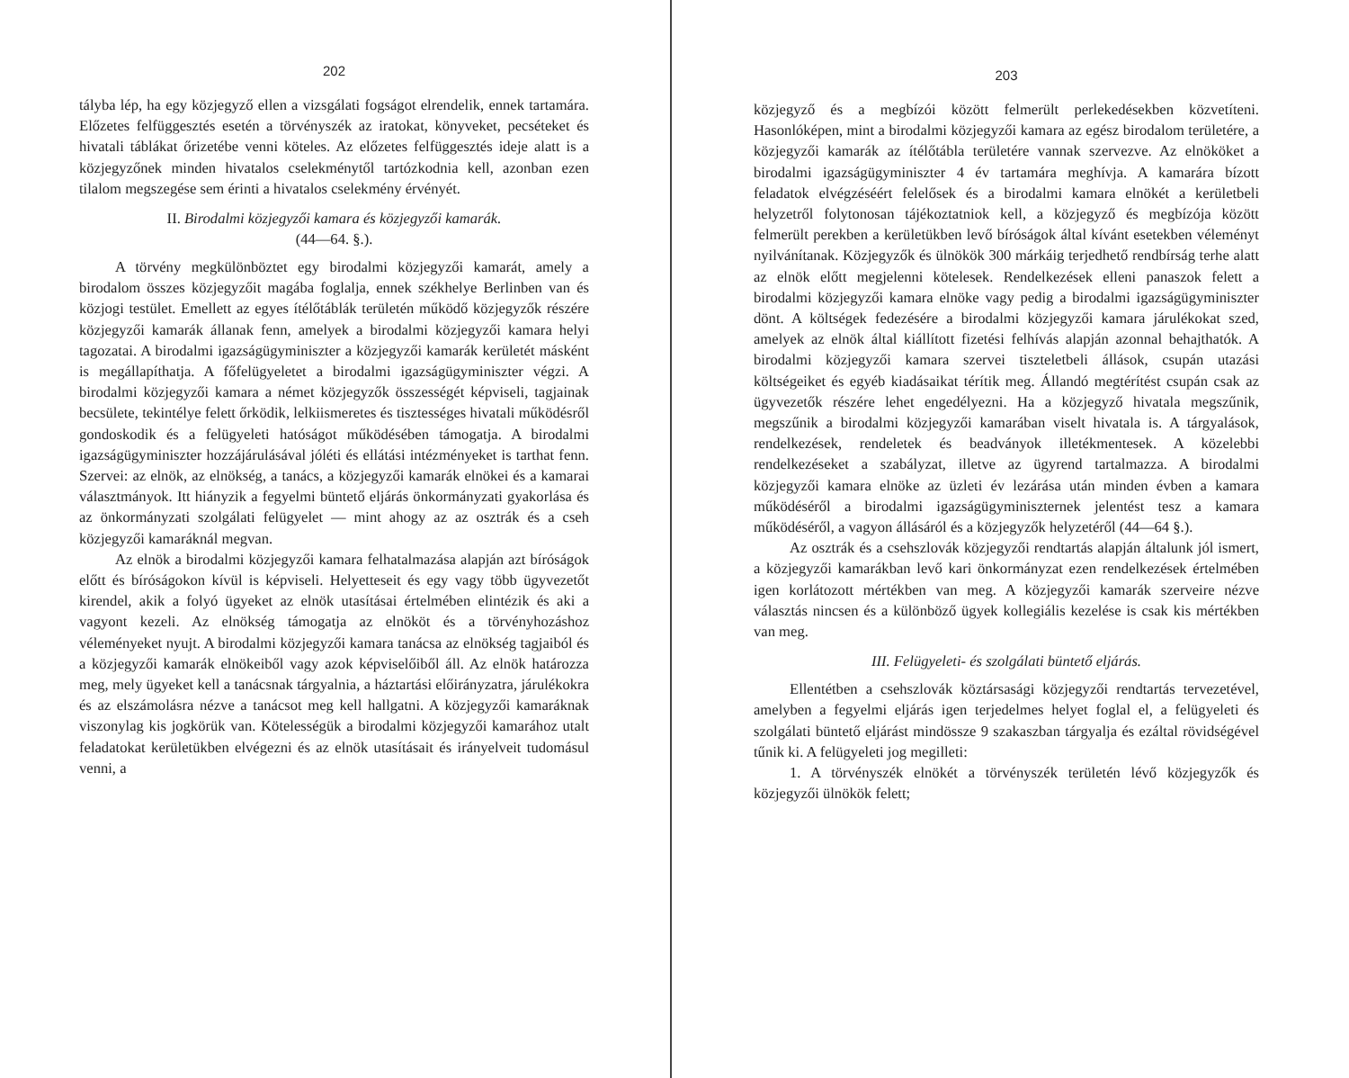202
tályba lép, ha egy közjegyző ellen a vizsgálati fogságot elrendelik, ennek tartamára. Előzetes felfüggesztés esetén a törvényszék az iratokat, könyveket, pecséteket és hivatali táblákat őrizetébe venni köteles. Az előzetes felfüggesztés ideje alatt is a közjegyzőnek minden hivatalos cselekménytől tartózkodnia kell, azonban ezen tilalom megszegése sem érinti a hivatalos cselekmény érvényét.
II. Birodalmi közjegyzői kamara és közjegyzői kamarák.
(44—64. §.).
A törvény megkülönböztet egy birodalmi közjegyzői kamarát, amely a birodalom összes közjegyzőit magába foglalja, ennek székhelye Berlinben van és közjogi testület. Emellett az egyes ítélőtáblák területén működő közjegyzők részére közjegyzői kamarák állanak fenn, amelyek a birodalmi közjegyzői kamara helyi tagozatai. A birodalmi igazságügyminiszter a közjegyzői kamarák kerületét másként is megállapíthatja. A főfelügyeletet a birodalmi igazságügyminiszter végzi. A birodalmi közjegyzői kamara a német közjegyzők összességét képviseli, tagjainak becsülete, tekintélye felett őrködik, lelkiismeretes és tisztességes hivatali működésről gondoskodik és a felügyeleti hatóságot működésében támogatja. A birodalmi igazságügyminiszter hozzájárulásával jóléti és ellátási intézményeket is tarthat fenn. Szervei: az elnök, az elnökség, a tanács, a közjegyzői kamarák elnökei és a kamarai választmányok. Itt hiányzik a fegyelmi büntető eljárás önkormányzati gyakorlása és az önkormányzati szolgálati felügyelet — mint ahogy az az osztrák és a cseh közjegyzői kamaráknál megvan.
Az elnök a birodalmi közjegyzői kamara felhatalmazása alapján azt bíróságok előtt és bíróságokon kívül is képviseli. Helyetteseit és egy vagy több ügyvezetőt kirendel, akik a folyó ügyeket az elnök utasításai értelmében elintézik és aki a vagyont kezeli. Az elnökség támogatja az elnököt és a törvényhozáshoz véleményeket nyujt. A birodalmi közjegyzői kamara tanácsa az elnökség tagjaiból és a közjegyzői kamarák elnökeiből vagy azok képviselőiből áll. Az elnök határozza meg, mely ügyeket kell a tanácsnak tárgyalnia, a háztartási előirányzatra, járulékokra és az elszámolásra nézve a tanácsot meg kell hallgatni. A közjegyzői kamaráknak viszonylag kis jogkörük van. Kötelességük a birodalmi közjegyzői kamarához utalt feladatokat kerületükben elvégezni és az elnök utasításait és irányelveit tudomásul venni, a
203
közjegyző és a megbízói között felmerült perlekedésekben közvetíteni. Hasonlóképen, mint a birodalmi közjegyzői kamara az egész birodalom területére, a közjegyzői kamarák az ítélőtábla területére vannak szervezve. Az elnököket a birodalmi igazságügyminiszter 4 év tartamára meghívja. A kamarára bízott feladatok elvégzéséért felelősek és a birodalmi kamara elnökét a kerületbeli helyzetről folytonosan tájékoztatniok kell, a közjegyző és megbízója között felmerült perekben a kerületükben levő bíróságok által kívánt esetekben véleményt nyilvánítanak. Közjegyzők és ülnökök 300 márkáig terjedhető rendbírság terhe alatt az elnök előtt megjelenni kötelesek. Rendelkezések elleni panaszok felett a birodalmi közjegyzői kamara elnöke vagy pedig a birodalmi igazságügyminiszter dönt. A költségek fedezésére a birodalmi közjegyzői kamara járulékokat szed, amelyek az elnök által kiállított fizetési felhívás alapján azonnal behajthatók. A birodalmi közjegyzői kamara szervei tiszteletbeli állások, csupán utazási költségeiket és egyéb kiadásaikat térítik meg. Állandó megtérítést csupán csak az ügyvezetők részére lehet engedélyezni. Ha a közjegyző hivatala megszűnik, megszűnik a birodalmi közjegyzői kamarában viselt hivatala is. A tárgyalások, rendelkezések, rendeletek és beadványok illetékmentesek. A közelebbi rendelkezéseket a szabályzat, illetve az ügyrend tartalmazza. A birodalmi közjegyzői kamara elnöke az üzleti év lezárása után minden évben a kamara működéséről a birodalmi igazságügyminiszternek jelentést tesz a kamara működéséről, a vagyon állásáról és a közjegyzők helyzetéről (44—64 §.).
Az osztrák és a csehszlovák közjegyzői rendtartás alapján általunk jól ismert, a közjegyzői kamarákban levő kari önkormányzat ezen rendelkezések értelmében igen korlátozott mértékben van meg. A közjegyzői kamarák szerveire nézve választás nincsen és a különböző ügyek kollegiális kezelése is csak kis mértékben van meg.
III. Felügyeleti- és szolgálati büntető eljárás.
Ellentétben a csehszlovák köztársasági közjegyzői rendtartás tervezetével, amelyben a fegyelmi eljárás igen terjedelmes helyet foglal el, a felügyeleti és szolgálati büntető eljárást mindössze 9 szakaszban tárgyalja és ezáltal rövidségével tűnik ki. A felügyeleti jog megilleti:
1. A törvényszék elnökét a törvényszék területén lévő közjegyzők és közjegyzői ülnökök felett;